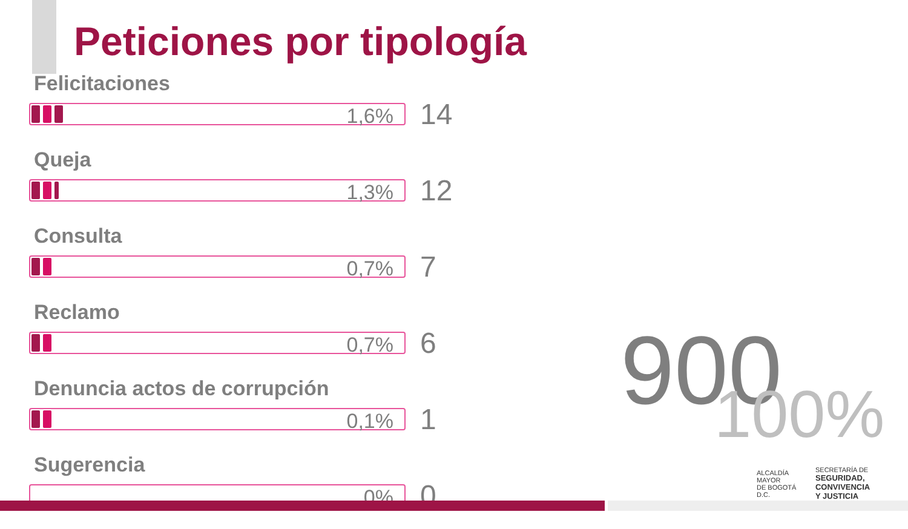Peticiones por tipología
Felicitaciones
1,6%
14
Queja
1,3%
12
Consulta
0,7%
7
Reclamo
0,7%
6
Denuncia actos de corrupción
0,1%
1
Sugerencia
0%
0
900 100%
ALCALDÍA MAYOR
DE BOGOTÁ D.C.
SECRETARÍA DE
SEGURIDAD, CONVIVENCIA
Y JUSTICIA